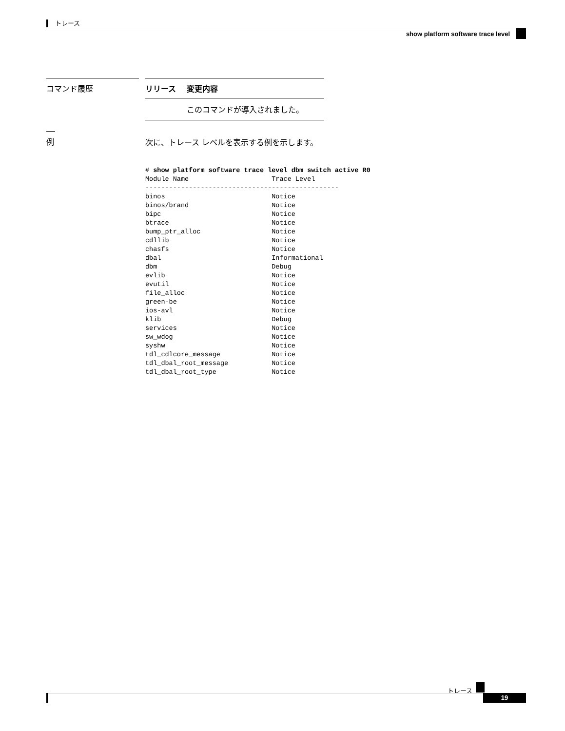トレース
show platform software trace level
コマンド履歴
| リリース | 変更内容 |
| --- | --- |
| | このコマンドが導入されました。 |
例 次に、トレース レベルを表示する例を示します。
# show platform software trace level dbm switch active R0
Module Name                     Trace Level
-------------------------------------------------
binos                           Notice
binos/brand                     Notice
bipc                            Notice
btrace                          Notice
bump_ptr_alloc                  Notice
cdllib                          Notice
chasfs                          Notice
dbal                            Informational
dbm                             Debug
evlib                           Notice
evutil                          Notice
file_alloc                      Notice
green-be                        Notice
ios-avl                         Notice
klib                            Debug
services                        Notice
sw_wdog                         Notice
syshw                           Notice
tdl_cdlcore_message             Notice
tdl_dbal_root_message           Notice
tdl_dbal_root_type              Notice
トレース
19